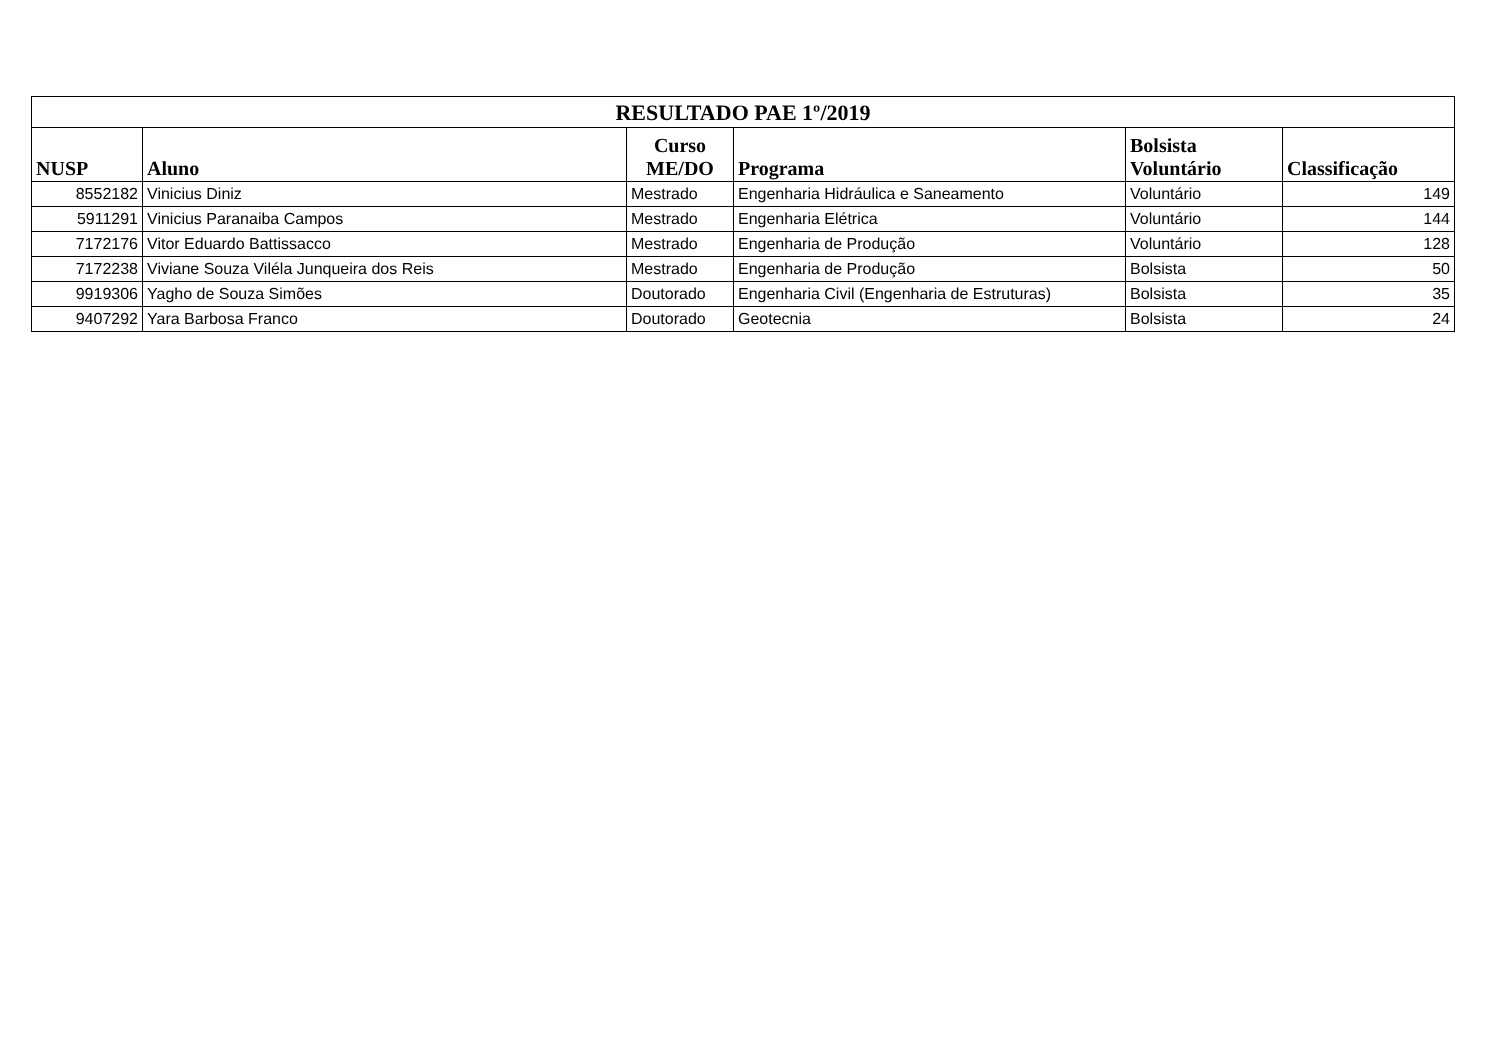| RESULTADO PAE 1º/2019 | | | | | |
| --- | --- | --- | --- | --- | --- |
| NUSP | Aluno | Curso ME/DO | Programa | Bolsista Voluntário | Classificação |
| 8552182 | Vinicius Diniz | Mestrado | Engenharia Hidráulica e Saneamento | Voluntário | 149 |
| 5911291 | Vinicius Paranaiba Campos | Mestrado | Engenharia Elétrica | Voluntário | 144 |
| 7172176 | Vitor Eduardo Battissacco | Mestrado | Engenharia de Produção | Voluntário | 128 |
| 7172238 | Viviane Souza Viléla Junqueira dos Reis | Mestrado | Engenharia de Produção | Bolsista | 50 |
| 9919306 | Yagho de Souza Simões | Doutorado | Engenharia Civil (Engenharia de Estruturas) | Bolsista | 35 |
| 9407292 | Yara Barbosa Franco | Doutorado | Geotecnia | Bolsista | 24 |